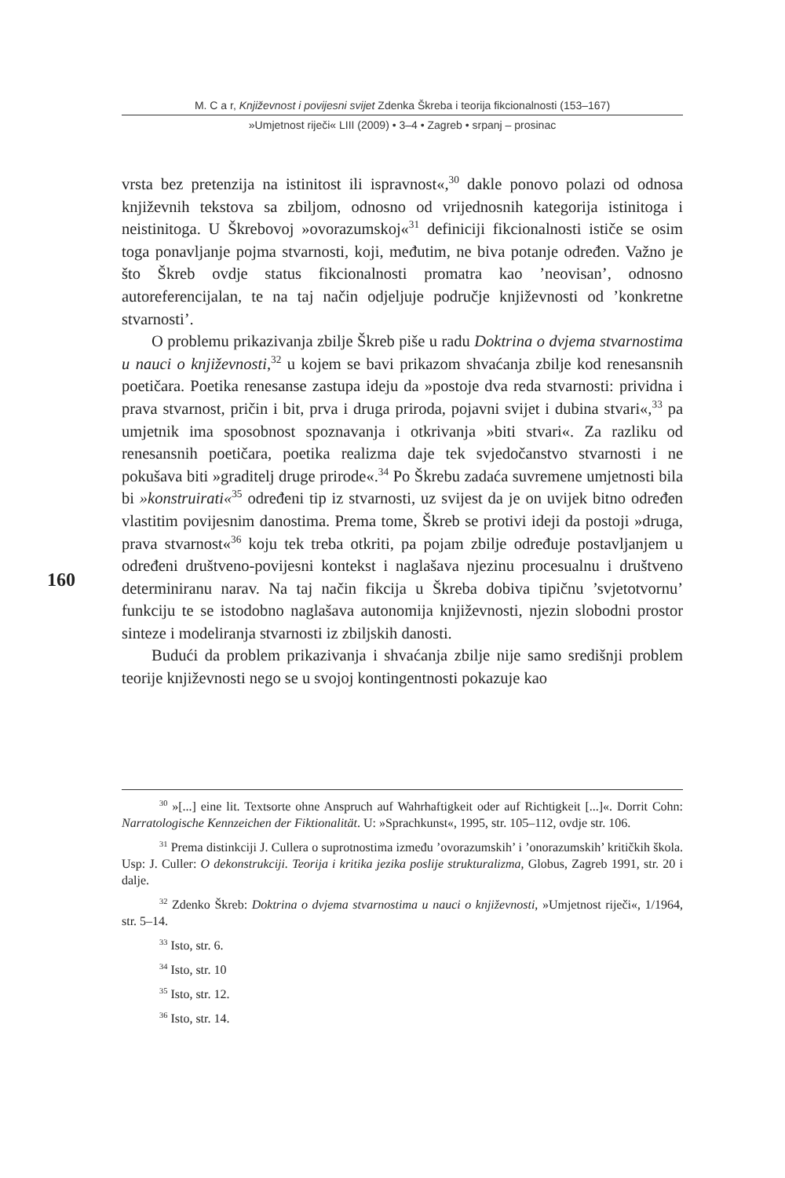M. C a r, Književnost i povijesni svijet Zdenka Škreba i teorija fikcionalnosti (153–167)
»Umjetnost riječi« LIII (2009) • 3–4 • Zagreb • srpanj – prosinac
vrsta bez pretenzija na istinitost ili ispravnost«,<sup>30</sup> dakle ponovo polazi od odnosa književnih tekstova sa zbiljom, odnosno od vrijednosnih kategorija istinitoga i neistinitoga. U Škrebovoj »ovorazumskoj«<sup>31</sup> definiciji fikcionalnosti ističe se osim toga ponavljanje pojma stvarnosti, koji, međutim, ne biva potanje određen. Važno je što Škreb ovdje status fikcionalnosti promatra kao ’neovisan’, odnosno autoreferencijalan, te na taj način odjeljuje područje književnosti od ’konkretne stvarnosti’.
O problemu prikazivanja zbilje Škreb piše u radu Doktrina o dvjema stvarnostima u nauci o književnosti,<sup>32</sup> u kojem se bavi prikazom shvaćanja zbilje kod renesansnih poetičara. Poetika renesanse zastupa ideju da »postoje dva reda stvarnosti: prividna i prava stvarnost, pričin i bit, prva i druga priroda, pojavni svijet i dubina stvari«,<sup>33</sup> pa umjetnik ima sposobnost spoznavanja i otkrivanja »biti stvari«. Za razliku od renesansnih poetičara, poetika realizma daje tek svjedočanstvo stvarnosti i ne pokušava biti »graditelj druge prirode«.<sup>34</sup> Po Škrebu zadaća suvremene umjetnosti bila bi »konstruirati«<sup>35</sup> određeni tip iz stvarnosti, uz svijest da je on uvijek bitno određen vlastitim povijesnim danostima. Prema tome, Škreb se protivi ideji da postoji »druga, prava stvarnost«<sup>36</sup> koju tek treba otkriti, pa pojam zbilje određuje postavljanjem u određeni društveno-povijesni kontekst i naglašava njezinu procesualnu i društveno determiniranu narav. Na taj način fikcija u Škreba dobiva tipičnu ’svjetotvornu’ funkciju te se istodobno naglašava autonomija književnosti, njezin slobodni prostor sinteze i modeliranja stvarnosti iz zbiljskih danosti.
Budući da problem prikazivanja i shvaćanja zbilje nije samo središnji problem teorije književnosti nego se u svojoj kontingentnosti pokazuje kao
160
<sup>30</sup> »[...] eine lit. Textsorte ohne Anspruch auf Wahrhaftigkeit oder auf Richtigkeit [...]«. Dorrit Cohn: Narratologische Kennzeichen der Fiktionalität. U: »Sprachkunst«, 1995, str. 105–112, ovdje str. 106.
<sup>31</sup> Prema distinkciji J. Cullera o suprotnostima između ’ovorazumskih’ i ’onorazumskih’ kritičkih škola. Usp: J. Culler: O dekonstrukciji. Teorija i kritika jezika poslije strukturalizma, Globus, Zagreb 1991, str. 20 i dalje.
<sup>32</sup> Zdenko Škreb: Doktrina o dvjema stvarnostima u nauci o književnosti, »Umjetnost riječi«, 1/1964, str. 5–14.
<sup>33</sup> Isto, str. 6.
<sup>34</sup> Isto, str. 10
<sup>35</sup> Isto, str. 12.
<sup>36</sup> Isto, str. 14.